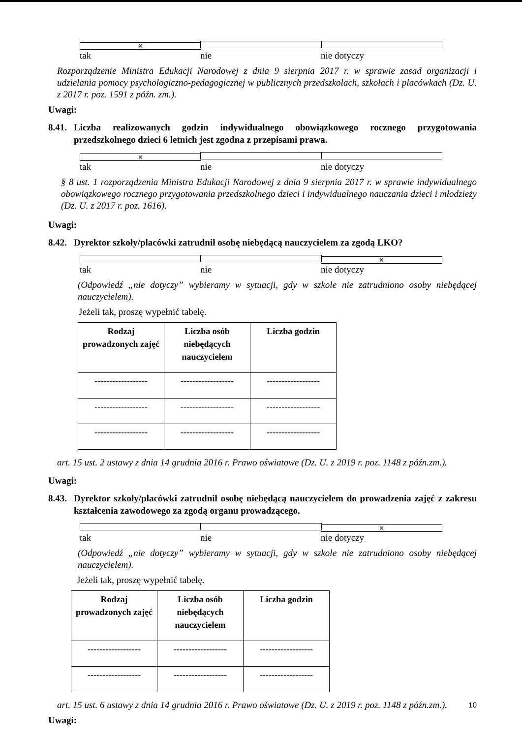✕ tak nie nie dotyczy
Rozporządzenie Ministra Edukacji Narodowej z dnia 9 sierpnia 2017 r. w sprawie zasad organizacji i udzielania pomocy psychologiczno-pedagogicznej w publicznych przedszkolach, szkołach i placówkach (Dz. U. z 2017 r. poz. 1591 z późn. zm.).
Uwagi:
8.41. Liczba realizowanych godzin indywidualnego obowiązkowego rocznego przygotowania przedszkolnego dzieci 6 letnich jest zgodna z przepisami prawa.
✕ tak nie nie dotyczy
§ 8 ust. 1 rozporządzenia Ministra Edukacji Narodowej z dnia 9 sierpnia 2017 r. w sprawie indywidualnego obowiązkowego rocznego przygotowania przedszkolnego dzieci i indywidualnego nauczania dzieci i młodzieży (Dz. U. z 2017 r. poz. 1616).
Uwagi:
8.42. Dyrektor szkoły/placówki zatrudnił osobę niebędącą nauczycielem za zgodą LKO?
tak nie ✕ nie dotyczy
(Odpowiedź „nie dotyczy” wybieramy w sytuacji, gdy w szkole nie zatrudniono osoby niebędącej nauczycielem).
Jeżeli tak, proszę wypełnić tabelę.
| Rodzaj prowadzonych zajęć | Liczba osób niebędących nauczycielem | Liczba godzin |
| --- | --- | --- |
| ------------------ | ------------------ | ------------------ |
| ------------------ | ------------------ | ------------------ |
| ------------------ | ------------------ | ------------------ |
art. 15 ust. 2 ustawy z dnia 14 grudnia 2016 r. Prawo oświatowe (Dz. U. z 2019 r. poz. 1148 z późn.zm.).
Uwagi:
8.43. Dyrektor szkoły/placówki zatrudnił osobę niebędącą nauczycielem do prowadzenia zajęć z zakresu kształcenia zawodowego za zgodą organu prowadzącego.
tak nie ✕ nie dotyczy
(Odpowiedź „nie dotyczy” wybieramy w sytuacji, gdy w szkole nie zatrudniono osoby niebędącej nauczycielem).
Jeżeli tak, proszę wypełnić tabelę.
| Rodzaj prowadzonych zajęć | Liczba osób niebędących nauczycielem | Liczba godzin |
| --- | --- | --- |
| ------------------ | ------------------ | ------------------ |
| ------------------ | ------------------ | ------------------ |
art. 15 ust. 6 ustawy z dnia 14 grudnia 2016 r. Prawo oświatowe (Dz. U. z 2019 r. poz. 1148 z późn.zm.).
Uwagi:
10